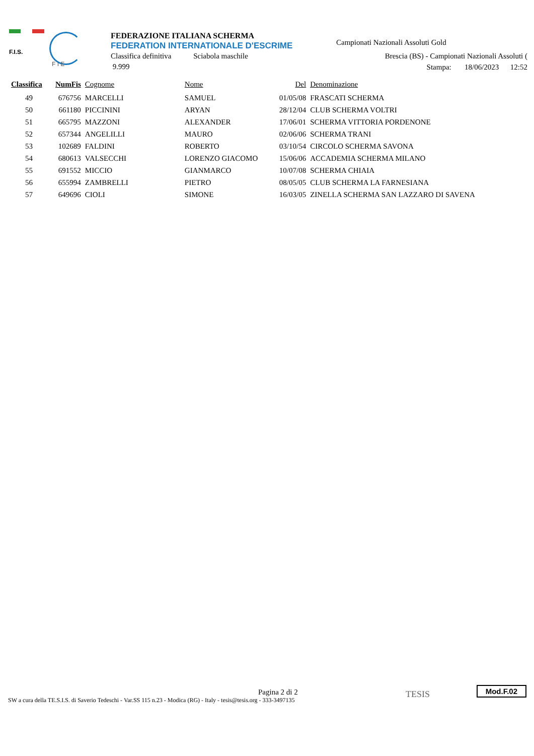F.I.S.
F I E
FEDERAZIONE ITALIANA SCHERMA
FEDERATION INTERNATIONALE D'ESCRIME
Classifica definitiva Sciabola maschile
9.999
Campionati Nazionali Assoluti Gold
Brescia (BS) - Campionati Nazionali Assoluti (
Stampa: 18/06/2023 12:52
| Classifica | NumFis | Cognome | Nome | Del | Denominazione |
| --- | --- | --- | --- | --- | --- |
| 49 | 676756 | MARCELLI | SAMUEL | 01/05/08 | FRASCATI SCHERMA |
| 50 | 661180 | PICCININI | ARYAN | 28/12/04 | CLUB SCHERMA VOLTRI |
| 51 | 665795 | MAZZONI | ALEXANDER | 17/06/01 | SCHERMA VITTORIA PORDENONE |
| 52 | 657344 | ANGELILLI | MAURO | 02/06/06 | SCHERMA TRANI |
| 53 | 102689 | FALDINI | ROBERTO | 03/10/54 | CIRCOLO SCHERMA SAVONA |
| 54 | 680613 | VALSECCHI | LORENZO GIACOMO | 15/06/06 | ACCADEMIA SCHERMA MILANO |
| 55 | 691552 | MICCIO | GIANMARCO | 10/07/08 | SCHERMA CHIAIA |
| 56 | 655994 | ZAMBRELLI | PIETRO | 08/05/05 | CLUB SCHERMA LA FARNESIANA |
| 57 | 649696 | CIOLI | SIMONE | 16/03/05 | ZINELLA SCHERMA SAN LAZZARO DI SAVENA |
Pagina 2 di 2
SW a cura della TE.S.I.S. di Saverio Tedeschi - Var.SS 115 n.23 - Modica (RG) - Italy - tesis@tesis.org - 333-3497135
TESIS Mod.F.02